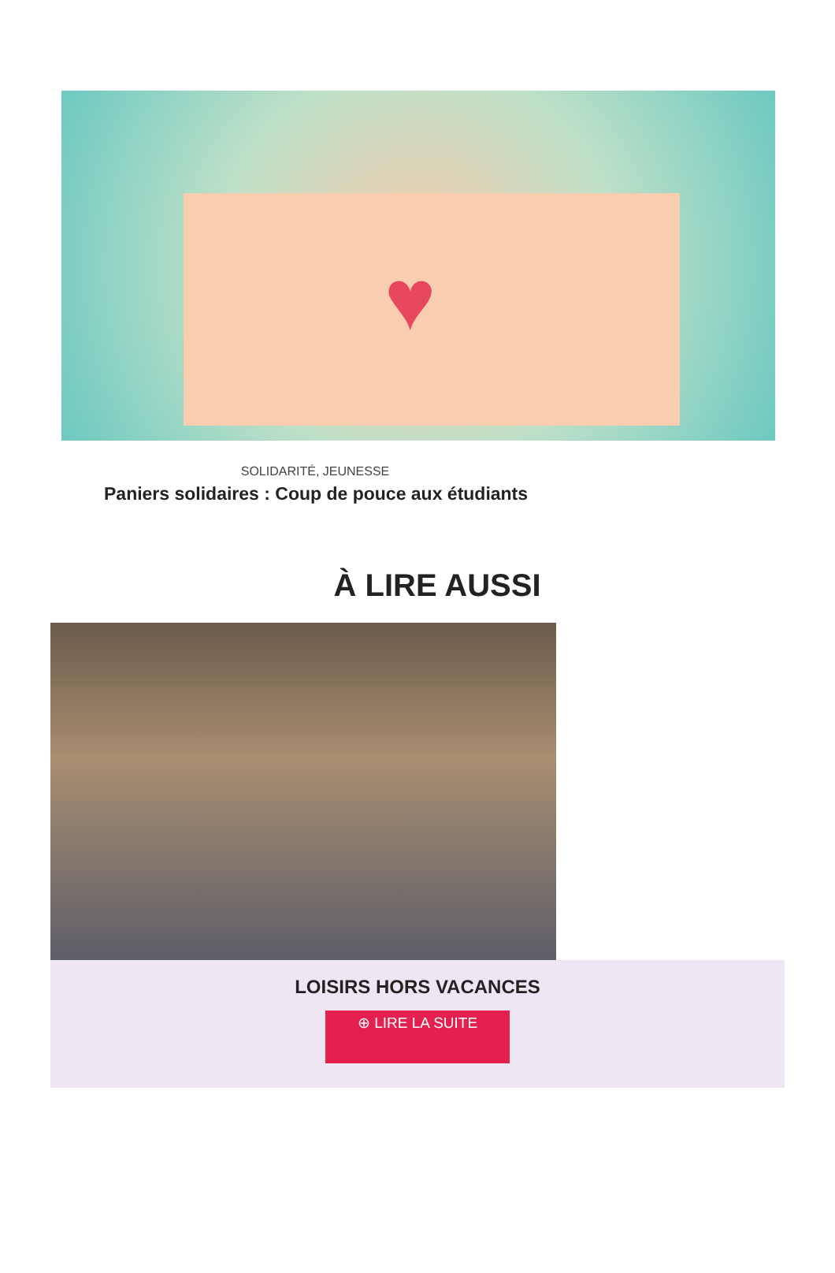♥
SOLIDARITÉ, JEUNESSE
Paniers solidaires : Coup de pouce aux étudiants
À LIRE AUSSI
LOISIRS HORS VACANCES
⊕ LIRE LA SUITE